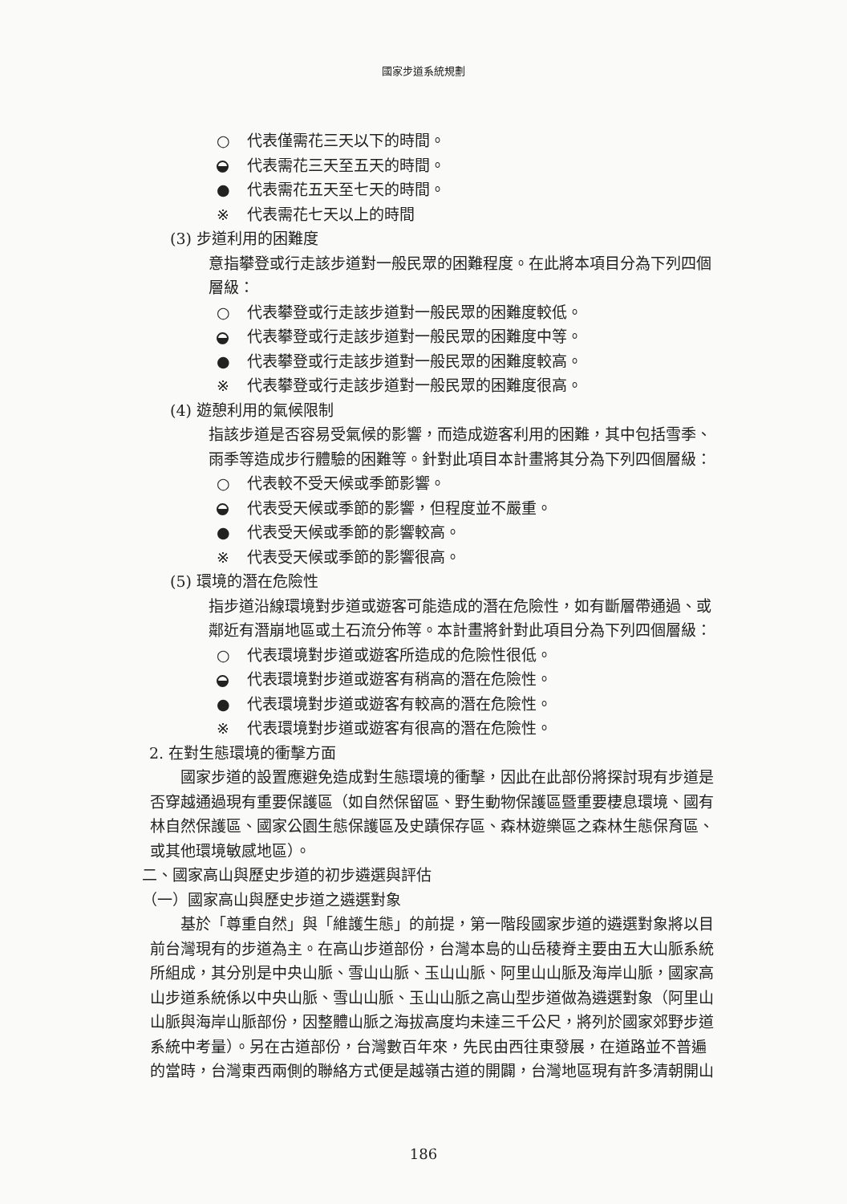國家步道系統規劃
○ 代表僅需花三天以下的時間。
代表需花三天至五天的時間。
● 代表需花五天至七天的時間。
※ 代表需花七天以上的時間
(3) 步道利用的困難度
意指攀登或行走該步道對一般民眾的困難程度。在此將本項目分為下列四個層級：
○ 代表攀登或行走該步道對一般民眾的困難度較低。
代表攀登或行走該步道對一般民眾的困難度中等。
● 代表攀登或行走該步道對一般民眾的困難度較高。
※ 代表攀登或行走該步道對一般民眾的困難度很高。
(4) 遊憩利用的氣候限制
指該步道是否容易受氣候的影響，而造成遊客利用的困難，其中包括雪季、雨季等造成步行體驗的困難等。針對此項目本計畫將其分為下列四個層級：
○ 代表較不受天候或季節影響。
代表受天候或季節的影響，但程度並不嚴重。
● 代表受天候或季節的影響較高。
※ 代表受天候或季節的影響很高。
(5) 環境的潛在危險性
指步道沿線環境對步道或遊客可能造成的潛在危險性，如有斷層帶通過、或鄰近有潛崩地區或土石流分佈等。本計畫將針對此項目分為下列四個層級：
○ 代表環境對步道或遊客所造成的危險性很低。
代表環境對步道或遊客有稍高的潛在危險性。
● 代表環境對步道或遊客有較高的潛在危險性。
※ 代表環境對步道或遊客有很高的潛在危險性。
2. 在對生態環境的衝擊方面
國家步道的設置應避免造成對生態環境的衝擊，因此在此部份將探討現有步道是否穿越通過現有重要保護區（如自然保留區、野生動物保護區暨重要棲息環境、國有林自然保護區、國家公園生態保護區及史蹟保存區、森林遊樂區之森林生態保育區、或其他環境敏感地區）。
二、國家高山與歷史步道的初步遴選與評估
（一）國家高山與歷史步道之遴選對象
基於「尊重自然」與「維護生態」的前提，第一階段國家步道的遴選對象將以目前台灣現有的步道為主。在高山步道部份，台灣本島的山岳稜脊主要由五大山脈系統所組成，其分別是中央山脈、雪山山脈、玉山山脈、阿里山山脈及海岸山脈，國家高山步道系統係以中央山脈、雪山山脈、玉山山脈之高山型步道做為遴選對象（阿里山山脈與海岸山脈部份，因整體山脈之海拔高度均未達三千公尺，將列於國家郊野步道系統中考量）。另在古道部份，台灣數百年來，先民由西往東發展，在道路並不普遍的當時，台灣東西兩側的聯絡方式便是越嶺古道的開闢，台灣地區現有許多清朝開山
186